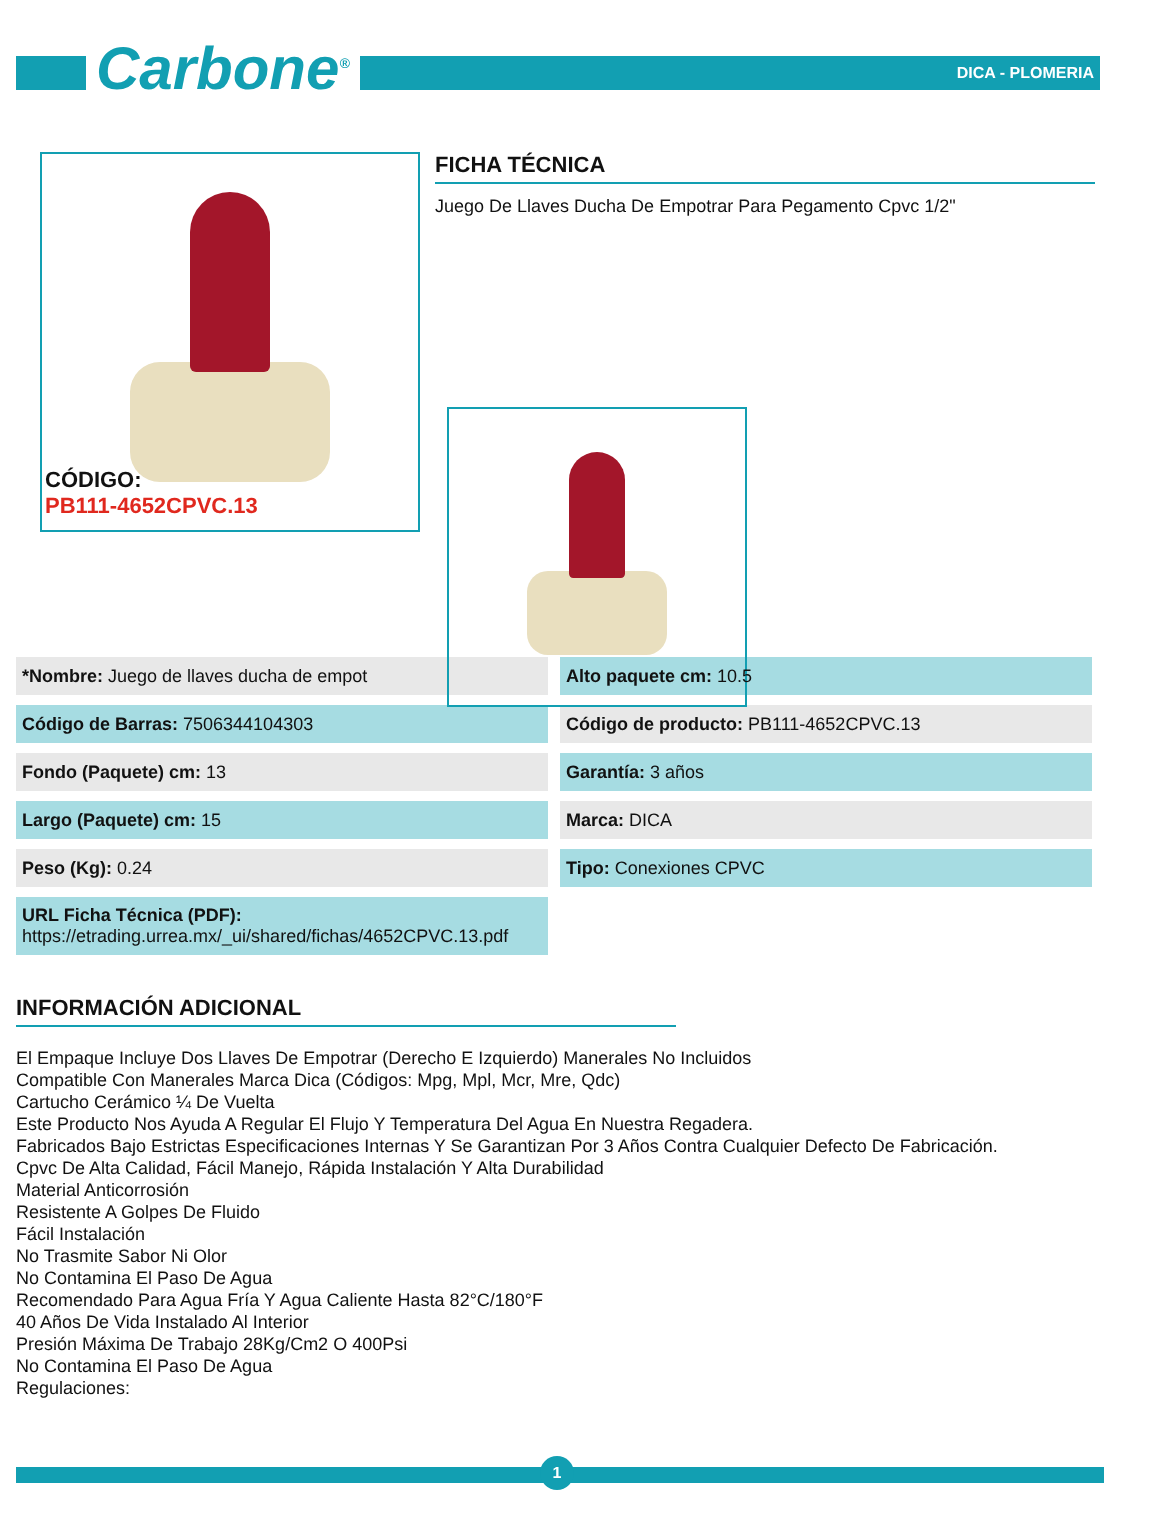Carbone<sup>®</sup> DICA - PLOMERIA
FICHA TÉCNICA
Juego De Llaves Ducha De Empotrar Para Pegamento Cpvc 1/2"
CÓDIGO:
PB111-4652CPVC.13
| *Nombre: Juego de llaves ducha de empot | Alto paquete cm: 10.5 |
| Código de Barras: 7506344104303 | Código de producto: PB111-4652CPVC.13 |
| Fondo (Paquete) cm: 13 | Garantía: 3 años |
| Largo (Paquete) cm: 15 | Marca: DICA |
| Peso (Kg): 0.24 | Tipo: Conexiones CPVC |
| URL Ficha Técnica (PDF): https://etrading.urrea.mx/_ui/shared/fichas/4652CPVC.13.pdf | |
INFORMACIÓN ADICIONAL
El Empaque Incluye Dos Llaves De Empotrar (Derecho E Izquierdo) Manerales No Incluidos
Compatible Con Manerales Marca Dica (Códigos: Mpg, Mpl, Mcr, Mre, Qdc)
Cartucho Cerámico ¼ De Vuelta
Este Producto Nos Ayuda A Regular El Flujo Y Temperatura Del Agua En Nuestra Regadera.
Fabricados Bajo Estrictas Especificaciones Internas Y Se Garantizan Por 3 Años Contra Cualquier Defecto De Fabricación.
Cpvc De Alta Calidad, Fácil Manejo, Rápida Instalación Y Alta Durabilidad
Material Anticorrosión
Resistente A Golpes De Fluido
Fácil Instalación
No Trasmite Sabor Ni Olor
No Contamina El Paso De Agua
Recomendado Para Agua Fría Y Agua Caliente Hasta 82°C/180°F
40 Años De Vida Instalado Al Interior
Presión Máxima De Trabajo 28Kg/Cm2 O 400Psi
No Contamina El Paso De Agua
Regulaciones:
1